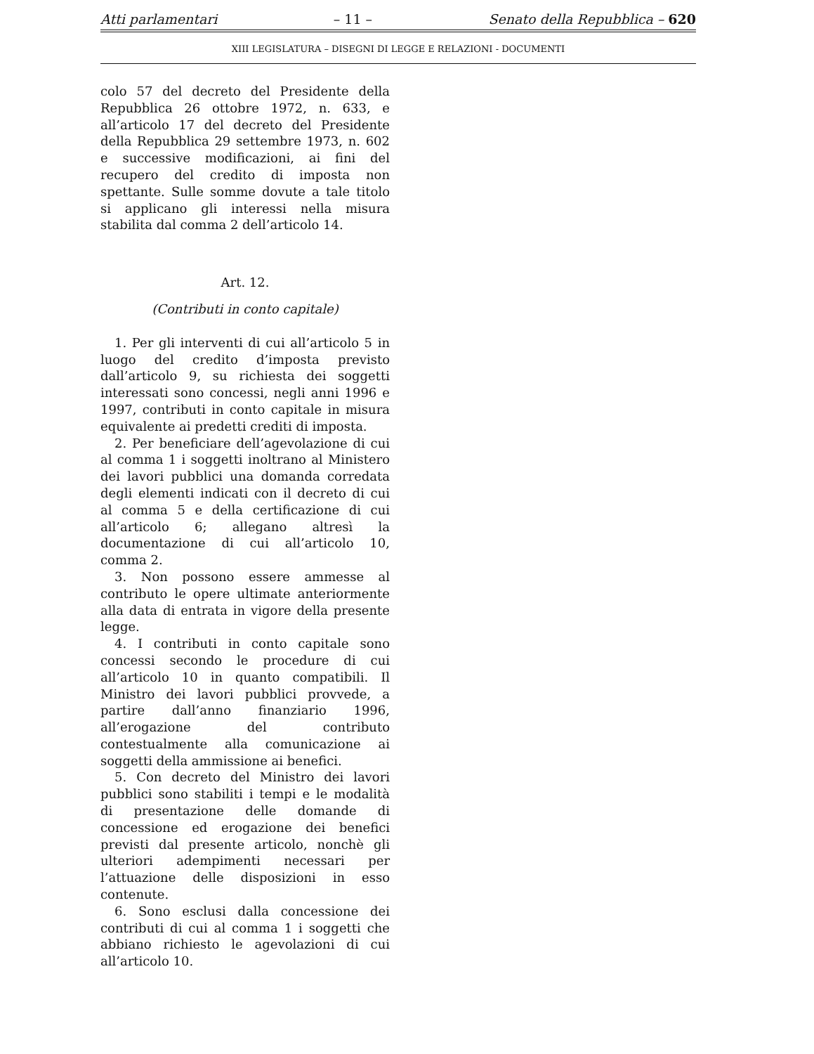Atti parlamentari – 11 – Senato della Repubblica – 620
XIII LEGISLATURA – DISEGNI DI LEGGE E RELAZIONI - DOCUMENTI
colo 57 del decreto del Presidente della Repubblica 26 ottobre 1972, n. 633, e all’articolo 17 del decreto del Presidente della Repubblica 29 settembre 1973, n. 602 e successive modificazioni, ai fini del recupero del credito di imposta non spettante. Sulle somme dovute a tale titolo si applicano gli interessi nella misura stabilita dal comma 2 dell’articolo 14.
Art. 12.
(Contributi in conto capitale)
1. Per gli interventi di cui all’articolo 5 in luogo del credito d’imposta previsto dall’articolo 9, su richiesta dei soggetti interessati sono concessi, negli anni 1996 e 1997, contributi in conto capitale in misura equivalente ai predetti crediti di imposta.
2. Per beneficiare dell’agevolazione di cui al comma 1 i soggetti inoltrano al Ministero dei lavori pubblici una domanda corredata degli elementi indicati con il decreto di cui al comma 5 e della certificazione di cui all’articolo 6; allegano altresì la documentazione di cui all’articolo 10, comma 2.
3. Non possono essere ammesse al contributo le opere ultimate anteriormente alla data di entrata in vigore della presente legge.
4. I contributi in conto capitale sono concessi secondo le procedure di cui all’articolo 10 in quanto compatibili. Il Ministro dei lavori pubblici provvede, a partire dall’anno finanziario 1996, all’erogazione del contributo contestualmente alla comunicazione ai soggetti della ammissione ai benefici.
5. Con decreto del Ministro dei lavori pubblici sono stabiliti i tempi e le modalità di presentazione delle domande di concessione ed erogazione dei benefici previsti dal presente articolo, nonchè gli ulteriori adempimenti necessari per l’attuazione delle disposizioni in esso contenute.
6. Sono esclusi dalla concessione dei contributi di cui al comma 1 i soggetti che abbiano richiesto le agevolazioni di cui all’articolo 10.